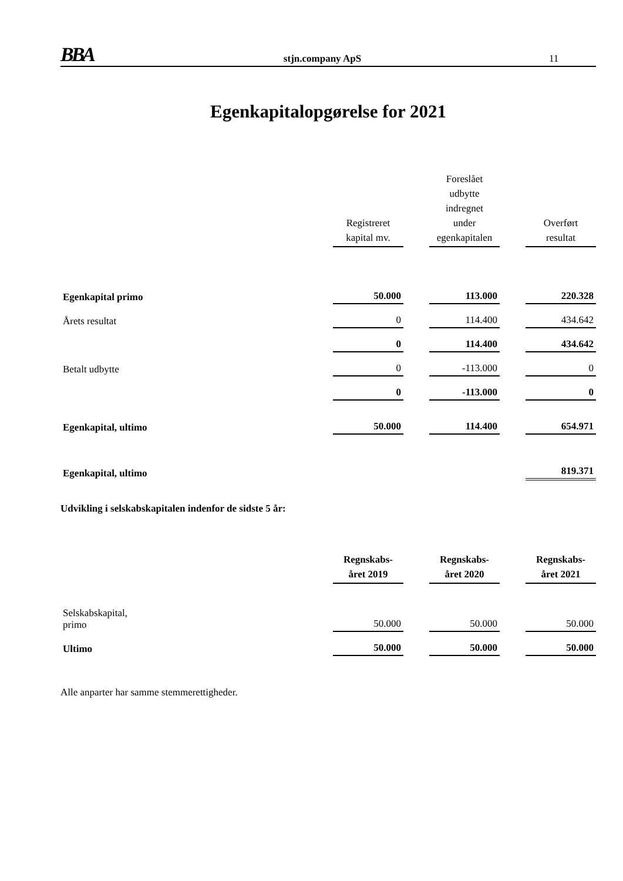BBA
stjn.company ApS
11
Egenkapitalopgørelse for 2021
| | Registreret kapital mv. | | Foreslået udbytte indregnet under egenkapitalen | | Overført resultat |
| Egenkapital primo | 50.000 | | 113.000 | | 220.328 |
| Årets resultat | 0 | | 114.400 | | 434.642 |
| | 0 | | 114.400 | | 434.642 |
| Betalt udbytte | 0 | | -113.000 | | 0 |
| | 0 | | -113.000 | | 0 |
| Egenkapital, ultimo | 50.000 | | 114.400 | | 654.971 |
| Egenkapital, ultimo | | | | | 819.371 |
Udvikling i selskabskapitalen indenfor de sidste 5 år:
| | Regnskabs- året 2019 | | Regnskabs- året 2020 | | Regnskabs- året 2021 |
| Selskabskapital, primo | 50.000 | | 50.000 | | 50.000 |
| Ultimo | 50.000 | | 50.000 | | 50.000 |
Alle anparter har samme stemmerettigheder.